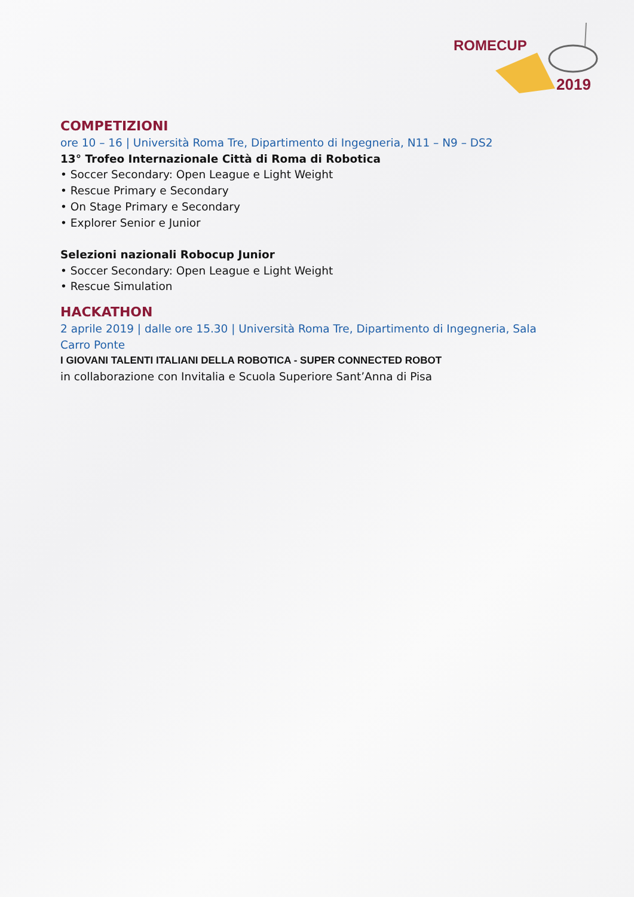ROMECUP
2019
COMPETIZIONI
ore 10 – 16 | Università Roma Tre, Dipartimento di Ingegneria, N11 – N9 – DS2
13° Trofeo Internazionale Città di Roma di Robotica
• Soccer Secondary: Open League e Light Weight
• Rescue Primary e Secondary
• On Stage Primary e Secondary
• Explorer Senior e Junior
Selezioni nazionali Robocup Junior
• Soccer Secondary: Open League e Light Weight
• Rescue Simulation
HACKATHON
2 aprile 2019 | dalle ore 15.30 | Università Roma Tre, Dipartimento di Ingegneria, Sala
Carro Ponte
I GIOVANI TALENTI ITALIANI DELLA ROBOTICA - SUPER CONNECTED ROBOT
in collaborazione con Invitalia e Scuola Superiore Sant’Anna di Pisa